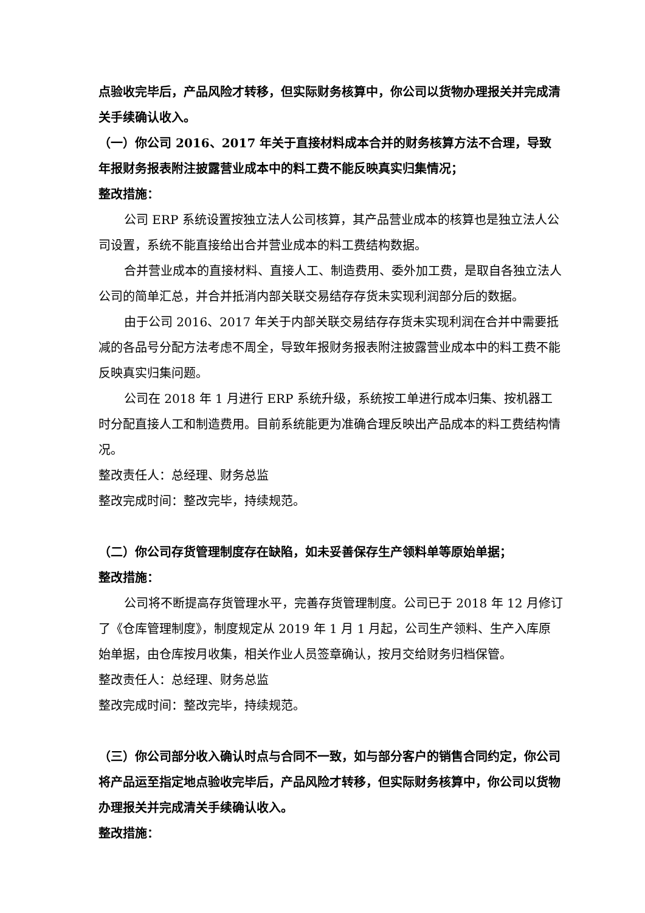点验收完毕后，产品风险才转移，但实际财务核算中，你公司以货物办理报关并完成清关手续确认收入。
（一）你公司 2016、2017 年关于直接材料成本合并的财务核算方法不合理，导致年报财务报表附注披露营业成本中的料工费不能反映真实归集情况；
整改措施：
公司 ERP 系统设置按独立法人公司核算，其产品营业成本的核算也是独立法人公司设置，系统不能直接给出合并营业成本的料工费结构数据。
合并营业成本的直接材料、直接人工、制造费用、委外加工费，是取自各独立法人公司的简单汇总，并合并抵消内部关联交易结存存货未实现利润部分后的数据。
由于公司 2016、2017 年关于内部关联交易结存存货未实现利润在合并中需要抵减的各品号分配方法考虑不周全，导致年报财务报表附注披露营业成本中的料工费不能反映真实归集问题。
公司在 2018 年 1 月进行 ERP 系统升级，系统按工单进行成本归集、按机器工时分配直接人工和制造费用。目前系统能更为准确合理反映出产品成本的料工费结构情况。
整改责任人：总经理、财务总监
整改完成时间：整改完毕，持续规范。
（二）你公司存货管理制度存在缺陷，如未妥善保存生产领料单等原始单据；
整改措施：
公司将不断提高存货管理水平，完善存货管理制度。公司已于 2018 年 12 月修订了《仓库管理制度》，制度规定从 2019 年 1 月 1 月起，公司生产领料、生产入库原始单据，由仓库按月收集，相关作业人员签章确认，按月交给财务归档保管。
整改责任人：总经理、财务总监
整改完成时间：整改完毕，持续规范。
（三）你公司部分收入确认时点与合同不一致，如与部分客户的销售合同约定，你公司将产品运至指定地点验收完毕后，产品风险才转移，但实际财务核算中，你公司以货物办理报关并完成清关手续确认收入。
整改措施：